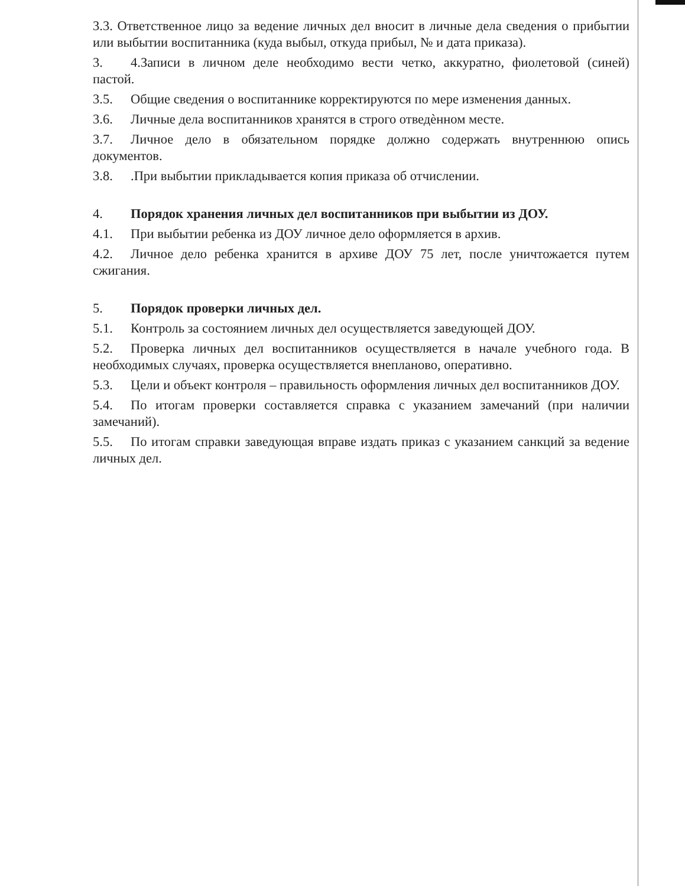3.3. Ответственное лицо за ведение личных дел вносит в личные дела сведения о прибытии или выбытии воспитанника (куда выбыл, откуда прибыл, № и дата приказа).
3. 4.Записи в личном деле необходимо вести четко, аккуратно, фиолетовой (синей) пастой.
3.5. Общие сведения о воспитаннике корректируются по мере изменения данных.
3.6. Личные дела воспитанников хранятся в строго отведѐнном месте.
3.7. Личное дело в обязательном порядке должно содержать внутреннюю опись документов.
3.8..При выбытии прикладывается копия приказа об отчислении.
4. Порядок хранения личных дел воспитанников при выбытии из ДОУ.
4.1. При выбытии ребенка из ДОУ личное дело оформляется в архив.
4.2. Личное дело ребенка хранится в архиве ДОУ 75 лет, после уничтожается путем сжигания.
5. Порядок проверки личных дел.
5.1. Контроль за состоянием личных дел осуществляется заведующей ДОУ.
5.2. Проверка личных дел воспитанников осуществляется в начале учебного года. В необходимых случаях, проверка осуществляется внепланово, оперативно.
5.3. Цели и объект контроля – правильность оформления личных дел воспитанников ДОУ.
5.4. По итогам проверки составляется справка с указанием замечаний (при наличии замечаний).
5.5. По итогам справки заведующая вправе издать приказ с указанием санкций за ведение личных дел.